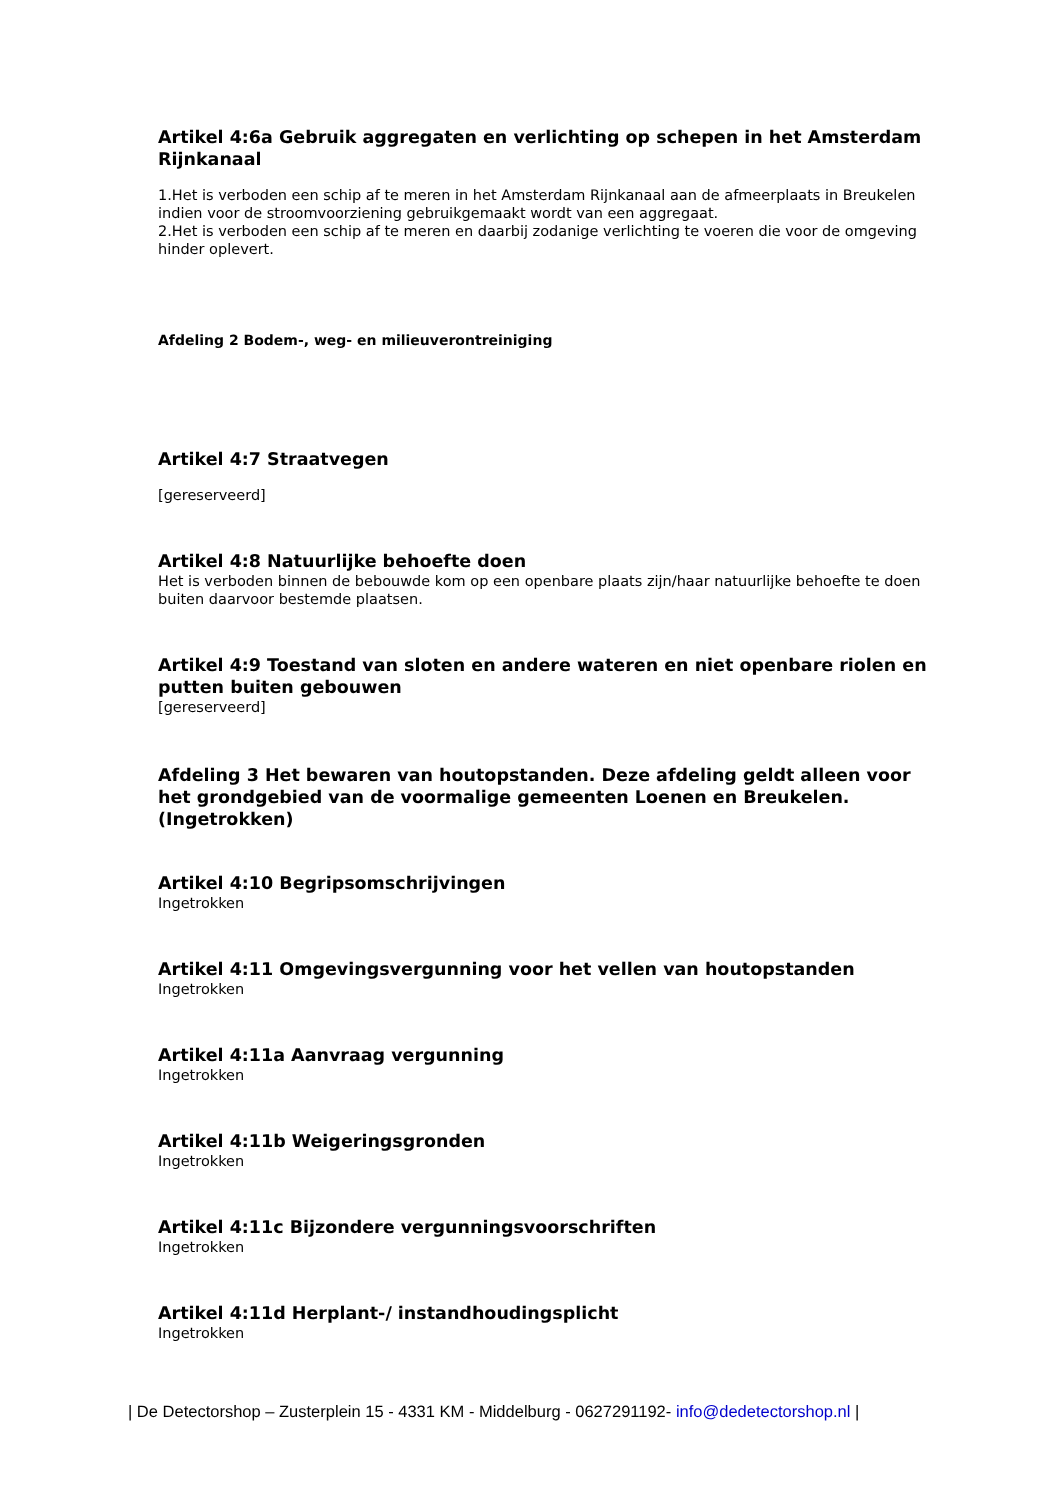Artikel 4:6a Gebruik aggregaten en verlichting op schepen in het Amsterdam Rijnkanaal
1.Het is verboden een schip af te meren in het Amsterdam Rijnkanaal aan de afmeerplaats in Breukelen indien voor de stroomvoorziening gebruikgemaakt wordt van een aggregaat.
2.Het is verboden een schip af te meren en daarbij zodanige verlichting te voeren die voor de omgeving hinder oplevert.
Afdeling 2 Bodem-, weg- en milieuverontreiniging
Artikel 4:7 Straatvegen
[gereserveerd]
Artikel 4:8 Natuurlijke behoefte doen
Het is verboden binnen de bebouwde kom op een openbare plaats zijn/haar natuurlijke behoefte te doen buiten daarvoor bestemde plaatsen.
Artikel 4:9 Toestand van sloten en andere wateren en niet openbare riolen en putten buiten gebouwen
[gereserveerd]
Afdeling 3 Het bewaren van houtopstanden. Deze afdeling geldt alleen voor het grondgebied van de voormalige gemeenten Loenen en Breukelen. (Ingetrokken)
Artikel 4:10 Begripsomschrijvingen
Ingetrokken
Artikel 4:11 Omgevingsvergunning voor het vellen van houtopstanden
Ingetrokken
Artikel 4:11a Aanvraag vergunning
Ingetrokken
Artikel 4:11b Weigeringsgronden
Ingetrokken
Artikel 4:11c Bijzondere vergunningsvoorschriften
Ingetrokken
Artikel 4:11d Herplant-/ instandhoudingsplicht
Ingetrokken
| De Detectorshop – Zusterplein 15 - 4331 KM - Middelburg - 0627291192- info@dedetectorshop.nl |